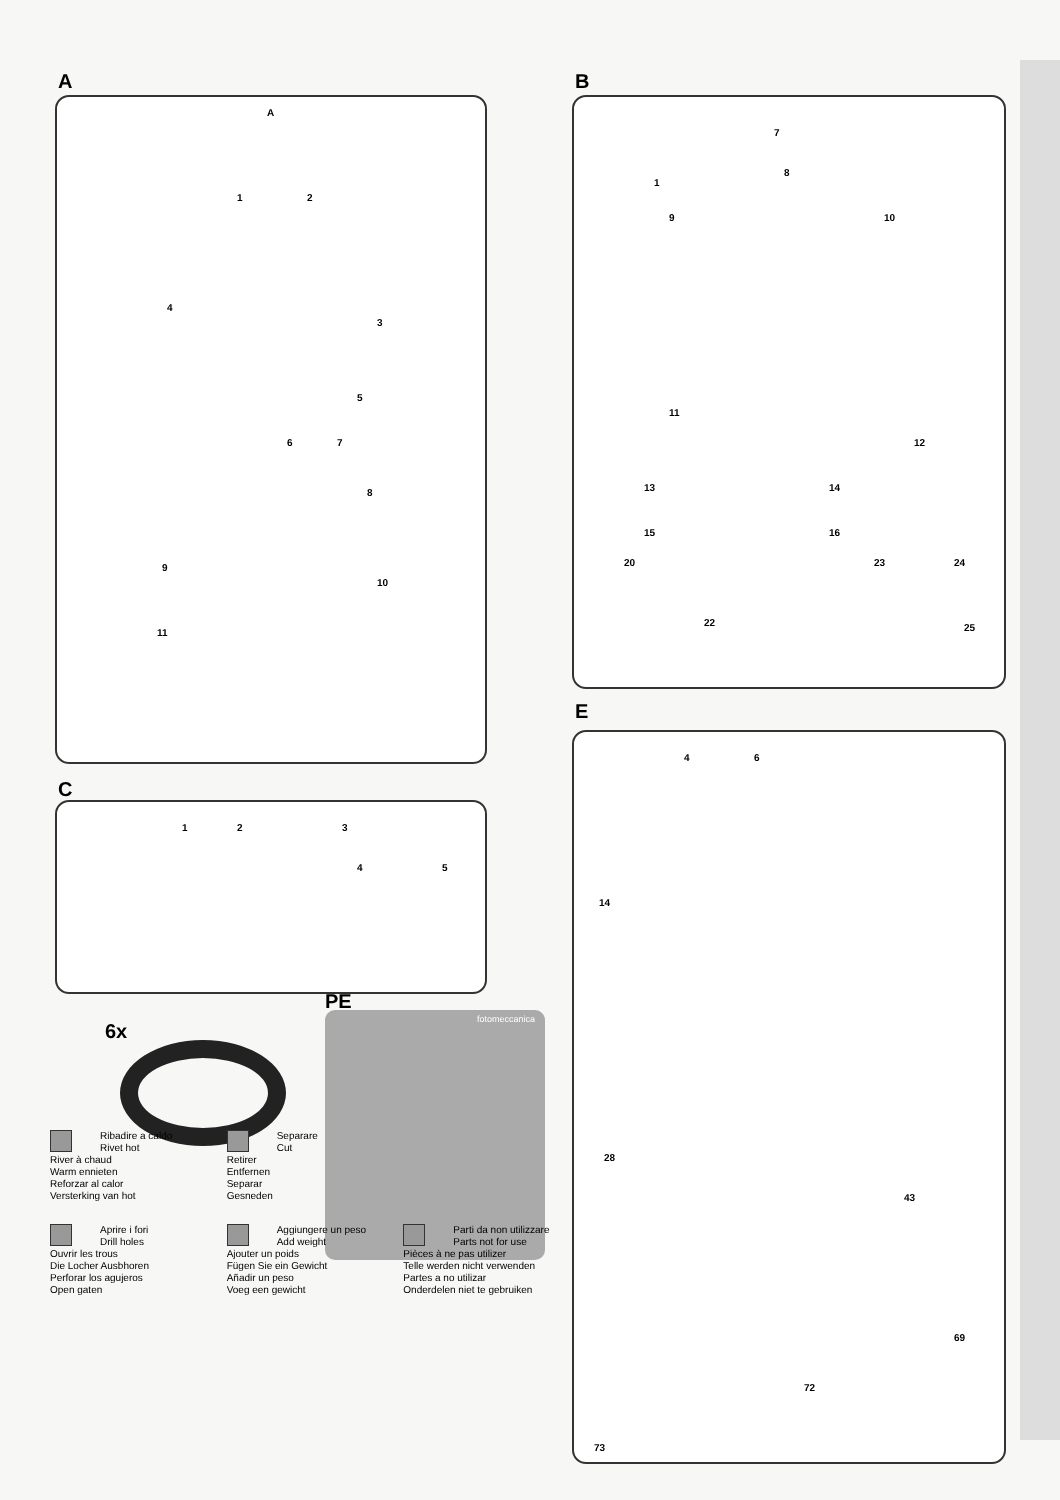A
A
1 2
4
3
5
6 7
8
9
10
11
C
1 2 3
4 5
6x
PE
fotomeccanica
B
1
7
8
9 10
11
12
13 14
15 16
20 23 24
22 25
E
4 6
14
28
43
73
72
69
Ribadire a caldo
Rivet hot
River à chaud
Warm ennieten
Reforzar al calor
Versterking van hot
Separare
Cut
Retirer
Entfernen
Separar
Gesneden
Aprire i fori
Drill holes
Ouvrir les trous
Die Locher Ausbhoren
Perforar los agujeros
Open gaten
Aggiungere un peso
Add weight
Ajouter un poids
Fügen Sie ein Gewicht
Añadir un peso
Voeg een gewicht
Parti da non utilizzare
Parts not for use
Pièces à ne pas utilizer
Telle werden nicht verwenden
Partes a no utilizar
Onderdelen niet te gebruiken